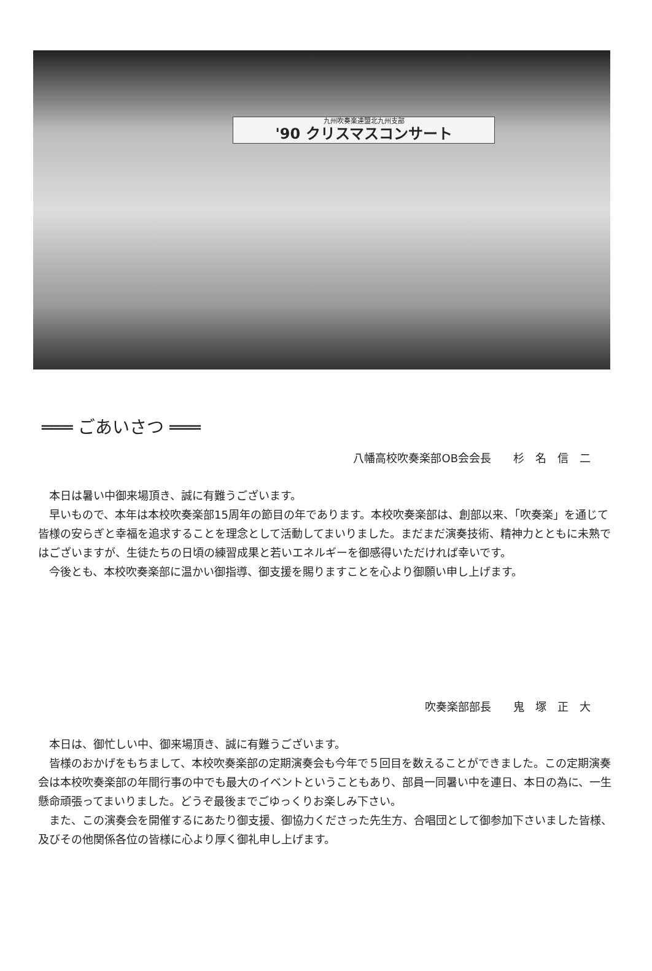九州吹奏楽連盟北九州支部
'90 クリスマスコンサート
═══ ごあいさつ ═══
八幡高校吹奏楽部OB会会長　　杉　名　信　二
本日は暑い中御来場頂き、誠に有難うございます。
早いもので、本年は本校吹奏楽部15周年の節目の年であります。本校吹奏楽部は、創部以来、「吹奏楽」を通じて皆様の安らぎと幸福を追求することを理念として活動してまいりました。まだまだ演奏技術、精神力とともに未熟ではございますが、生徒たちの日頃の練習成果と若いエネルギーを御感得いただければ幸いです。
今後とも、本校吹奏楽部に温かい御指導、御支援を賜りますことを心より御願い申し上げます。
吹奏楽部部長　　鬼　塚　正　大
本日は、御忙しい中、御来場頂き、誠に有難うございます。
皆様のおかげをもちまして、本校吹奏楽部の定期演奏会も今年で５回目を数えることができました。この定期演奏会は本校吹奏楽部の年間行事の中でも最大のイベントということもあり、部員一同暑い中を連日、本日の為に、一生懸命頑張ってまいりました。どうぞ最後までごゆっくりお楽しみ下さい。
また、この演奏会を開催するにあたり御支援、御協力くださった先生方、合唱団として御参加下さいました皆様、及びその他関係各位の皆様に心より厚く御礼申し上げます。